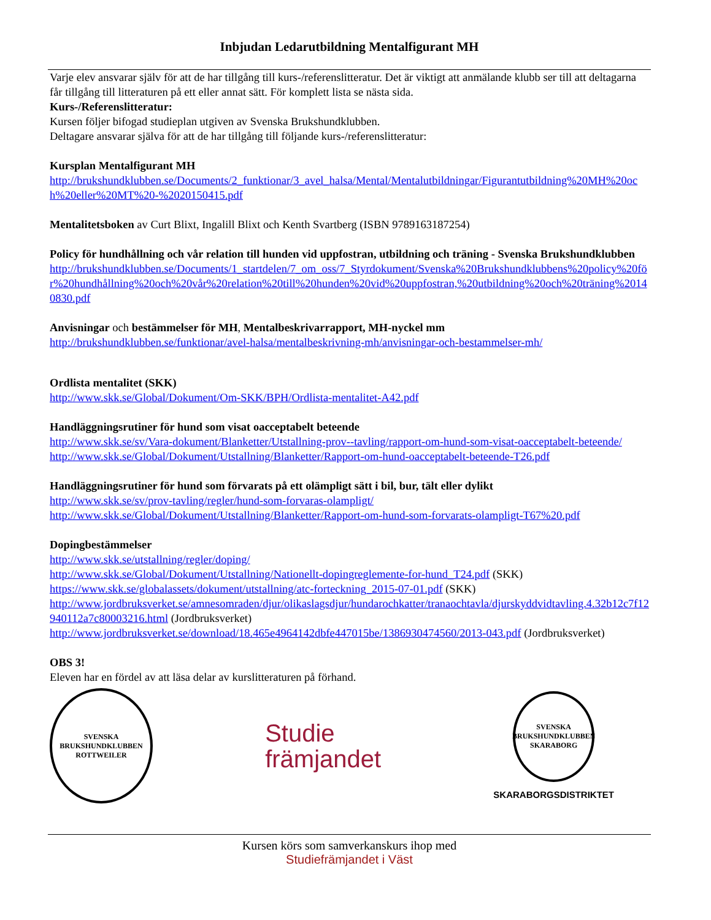Inbjudan Ledarutbildning Mentalfigurant MH
Varje elev ansvarar själv för att de har tillgång till kurs-/referenslitteratur. Det är viktigt att anmälande klubb ser till att deltagarna får tillgång till litteraturen på ett eller annat sätt. För komplett lista se nästa sida.
Kurs-/Referenslitteratur:
Kursen följer bifogad studieplan utgiven av Svenska Brukshundklubben.
Deltagare ansvarar själva för att de har tillgång till följande kurs-/referenslitteratur:
Kursplan Mentalfigurant MH
http://brukshundklubben.se/Documents/2_funktionar/3_avel_halsa/Mental/Mentalutbildningar/Figurantutbildning%20MH%20och%20eller%20MT%20-%2020150415.pdf
Mentalitetsboken av Curt Blixt, Ingalill Blixt och Kenth Svartberg (ISBN 9789163187254)
Policy för hundhållning och vår relation till hunden vid uppfostran, utbildning och träning - Svenska Brukshundklubben
http://brukshundklubben.se/Documents/1_startdelen/7_om_oss/7_Styrdokument/Svenska%20Brukshundklubbens%20policy%20för%20hundhållning%20och%20vår%20relation%20till%20hunden%20vid%20uppfostran,%20utbildning%20och%20träning%20140830.pdf
Anvisningar och bestämmelser för MH, Mentalbeskrivarrapport, MH-nyckel mm
http://brukshundklubben.se/funktionar/avel-halsa/mentalbeskrivning-mh/anvisningar-och-bestammelser-mh/
Ordlista mentalitet (SKK)
http://www.skk.se/Global/Dokument/Om-SKK/BPH/Ordlista-mentalitet-A42.pdf
Handläggningsrutiner för hund som visat oacceptabelt beteende
http://www.skk.se/sv/Vara-dokument/Blanketter/Utstallning-prov--tavling/rapport-om-hund-som-visat-oacceptabelt-beteende/
http://www.skk.se/Global/Dokument/Utstallning/Blanketter/Rapport-om-hund-oacceptabelt-beteende-T26.pdf
Handläggningsrutiner för hund som förvarats på ett olämpligt sätt i bil, bur, tält eller dylikt
http://www.skk.se/sv/prov-tavling/regler/hund-som-forvaras-olampligt/
http://www.skk.se/Global/Dokument/Utstallning/Blanketter/Rapport-om-hund-som-forvarats-olampligt-T67%20.pdf
Dopingbestämmelser
http://www.skk.se/utstallning/regler/doping/
http://www.skk.se/Global/Dokument/Utstallning/Nationellt-dopingreglemente-for-hund_T24.pdf (SKK)
https://www.skk.se/globalassets/dokument/utstallning/atc-forteckning_2015-07-01.pdf (SKK)
http://www.jordbruksverket.se/amnesomraden/djur/olikaslagsdjur/hundarochkatter/tranaochtavla/djurskyddvidtavling.4.32b12c7f12940112a7c80003216.html (Jordbruksverket)
http://www.jordbruksverket.se/download/18.465e4964142dbfe447015be/1386930474560/2013-043.pdf (Jordbruksverket)
OBS 3!
Eleven har en fördel av att läsa delar av kurslitteraturen på förhand.
SVENSKA BRUKSHUNDKLUBBEN
ROTTWEILER
Studie
främjandet
SVENSKA BRUKSHUNDKLUBBEN
SKARABORG
SKARABORGSDISTRIKTET
Kursen körs som samverkanskurs ihop med
Studiefrämjandet i Väst